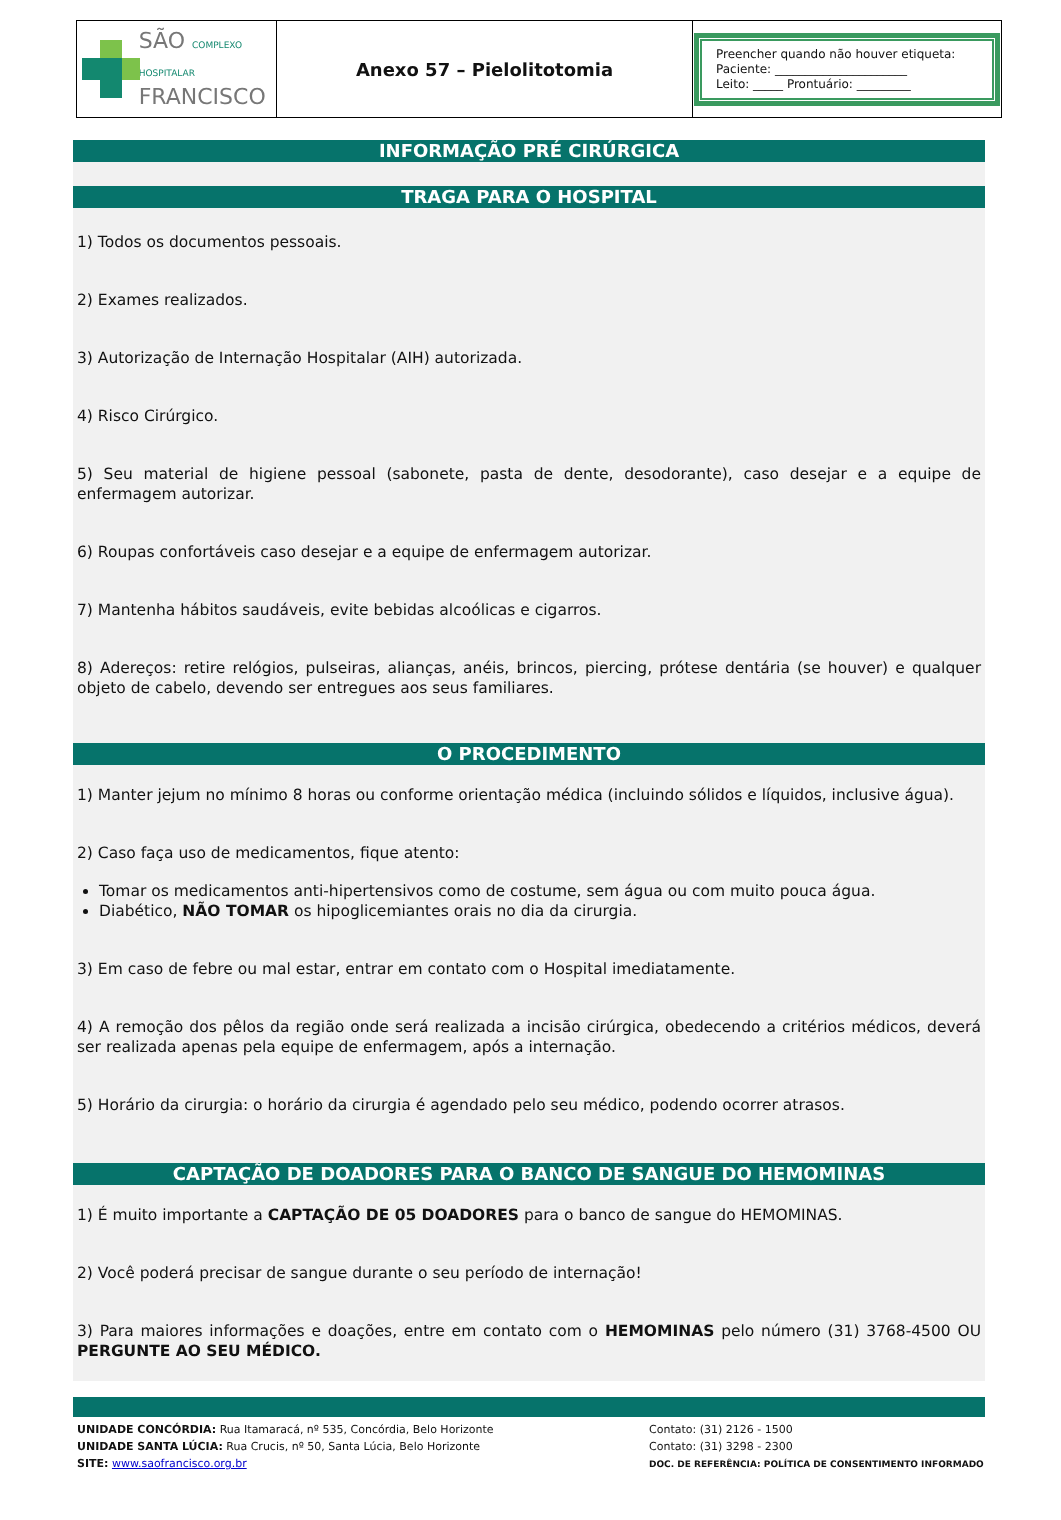| SÃO COMPLEXO HOSPITALAR FRANCISCO | Anexo 57 – Pielolitotomia | Preencher quando não houver etiqueta: Paciente: ______________________ Leito: _____ Prontuário: _________ |
INFORMAÇÃO PRÉ CIRÚRGICA
TRAGA PARA O HOSPITAL
1) Todos os documentos pessoais.
2) Exames realizados.
3) Autorização de Internação Hospitalar (AIH) autorizada.
4) Risco Cirúrgico.
5) Seu material de higiene pessoal (sabonete, pasta de dente, desodorante), caso desejar e a equipe de enfermagem autorizar.
6) Roupas confortáveis caso desejar e a equipe de enfermagem autorizar.
7) Mantenha hábitos saudáveis, evite bebidas alcoólicas e cigarros.
8) Adereços: retire relógios, pulseiras, alianças, anéis, brincos, piercing, prótese dentária (se houver) e qualquer objeto de cabelo, devendo ser entregues aos seus familiares.
O PROCEDIMENTO
1) Manter jejum no mínimo 8 horas ou conforme orientação médica (incluindo sólidos e líquidos, inclusive água).
2) Caso faça uso de medicamentos, fique atento:
Tomar os medicamentos anti-hipertensivos como de costume, sem água ou com muito pouca água.
Diabético, NÃO TOMAR os hipoglicemiantes orais no dia da cirurgia.
3) Em caso de febre ou mal estar, entrar em contato com o Hospital imediatamente.
4) A remoção dos pêlos da região onde será realizada a incisão cirúrgica, obedecendo a critérios médicos, deverá ser realizada apenas pela equipe de enfermagem, após a internação.
5) Horário da cirurgia: o horário da cirurgia é agendado pelo seu médico, podendo ocorrer atrasos.
CAPTAÇÃO DE DOADORES PARA O BANCO DE SANGUE DO HEMOMINAS
1) É muito importante a CAPTAÇÃO DE 05 DOADORES para o banco de sangue do HEMOMINAS.
2) Você poderá precisar de sangue durante o seu período de internação!
3) Para maiores informações e doações, entre em contato com o HEMOMINAS pelo número (31) 3768-4500 OU PERGUNTE AO SEU MÉDICO.
UNIDADE CONCÓRDIA: Rua Itamaracá, nº 535, Concórdia, Belo Horizonte
UNIDADE SANTA LÚCIA: Rua Crucis, nº 50, Santa Lúcia, Belo Horizonte
SITE: www.saofrancisco.org.br
Contato: (31) 2126 - 1500
Contato: (31) 3298 - 2300
DOC. DE REFERÊNCIA: POLÍTICA DE CONSENTIMENTO INFORMADO